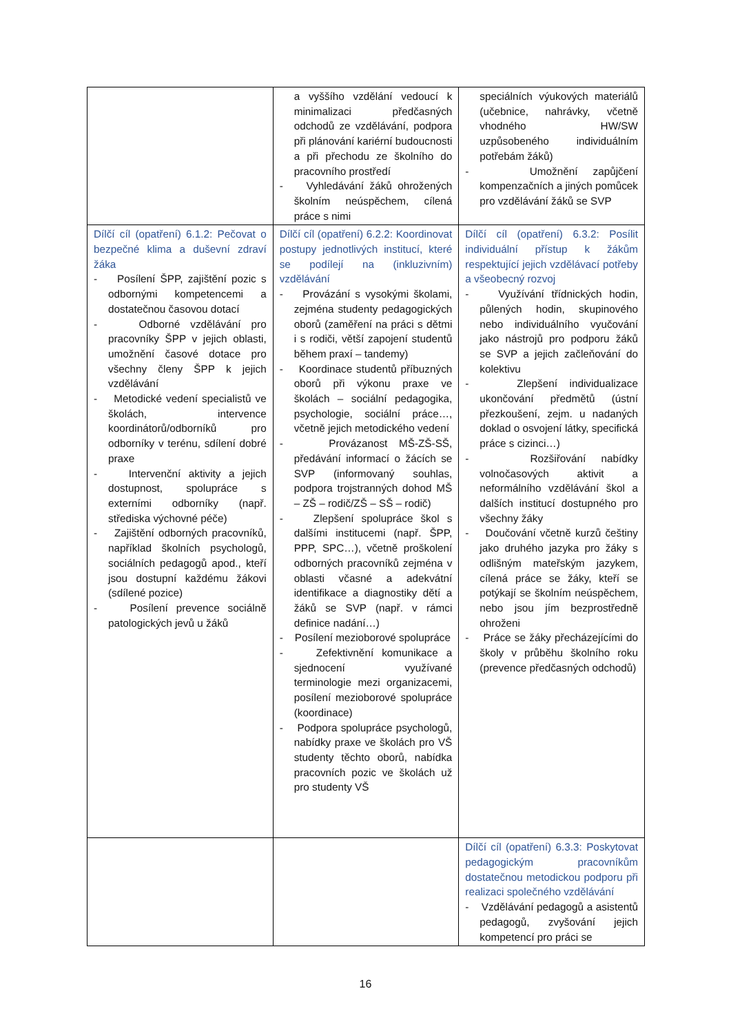| | a vyššího vzdělání vedoucí k minimalizaci předčasných odchodů ze vzdělávání, podpora při plánování kariérní budoucnosti a při přechodu ze školního do pracovního prostředí - Vyhledávání žáků ohrožených školním neúspěchem, cílená práce s nimi | speciálních výukových materiálů (učebnice, nahrávky, včetně vhodného HW/SW uzpůsobeného individuálním potřebám žáků) - Umožnění zapůjčení kompenzačních a jiných pomůcek pro vzdělávání žáků se SVP |
| Dílčí cíl (opatření) 6.1.2: Pečovat o bezpečné klima a duševní zdraví žáka - Posílení ŠPP, zajištění pozic s odbornými kompetencemi a dostatečnou časovou dotací - Odborné vzdělávání pro pracovníky ŠPP v jejich oblasti, umožnění časové dotace pro všechny členy ŠPP k jejich vzdělávání - Metodické vedení specialistů ve školách, intervence koordinátorů/odborníků pro odborníky v terénu, sdílení dobré praxe - Intervenční aktivity a jejich dostupnost, spolupráce s externími odborníky (např. střediska výchovné péče) - Zajištění odborných pracovníků, například školních psychologů, sociálních pedagogů apod., kteří jsou dostupní každému žákovi (sdílené pozice) - Posílení prevence sociálně patologických jevů u žáků | Dílčí cíl (opatření) 6.2.2: Koordinovat postupy jednotlivých institucí, které se podílejí na (inkluzivním) vzdělávání - Provázání s vysokými školami, zejména studenty pedagogických oborů (zaměření na práci s dětmi i s rodiči, větší zapojení studentů během praxí – tandemy) - Koordinace studentů příbuzných oborů při výkonu praxe ve školách – sociální pedagogika, psychologie, sociální práce…, včetně jejich metodického vedení - Provázanost MŠ-ZŠ-SŠ, předávání informací o žácích se SVP (informovaný souhlas, podpora trojstranných dohod MŠ – ZŠ – rodič/ZŠ – SŠ – rodič) - Zlepšení spolupráce škol s dalšími institucemi (např. ŠPP, PPP, SPC…), včetně proškolení odborných pracovníků zejména v oblasti včasné a adekvátní identifikace a diagnostiky dětí a žáků se SVP (např. v rámci definice nadání…) - Posílení mezioborové spolupráce - Zefektivnění komunikace a sjednocení využívané terminologie mezi organizacemi, posílení mezioborové spolupráce (koordinace) - Podpora spolupráce psychologů, nabídky praxe ve školách pro VŠ studenty těchto oborů, nabídka pracovních pozic ve školách už pro studenty VŠ | Dílčí cíl (opatření) 6.3.2: Posílit individuální přístup k žákům respektující jejich vzdělávací potřeby a všeobecný rozvoj - Využívání třídnických hodin, půlených hodin, skupinového nebo individuálního vyučování jako nástrojů pro podporu žáků se SVP a jejich začleňování do kolektivu - Zlepšení individualizace ukončování předmětů (ústní přezkoušení, zejm. u nadaných doklad o osvojení látky, specifická práce s cizinci…) - Rozšiřování nabídky volnočasových aktivit a neformálního vzdělávání škol a dalších institucí dostupného pro všechny žáky - Doučování včetně kurzů češtiny jako druhého jazyka pro žáky s odlišným mateřským jazykem, cílená práce se žáky, kteří se potýkají se školním neúspěchem, nebo jsou jím bezprostředně ohroženi - Práce se žáky přecházejícími do školy v průběhu školního roku (prevence předčasných odchodů) |
| | | Dílčí cíl (opatření) 6.3.3: Poskytovat pedagogickým pracovníkům dostatečnou metodickou podporu při realizaci společného vzdělávání - Vzdělávání pedagogů a asistentů pedagogů, zvyšování jejich kompetencí pro práci se |
16